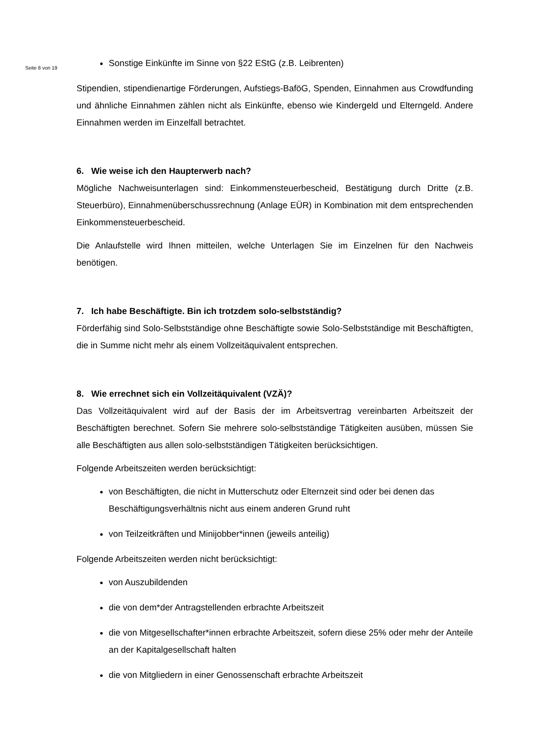Seite 8 von 19
Sonstige Einkünfte im Sinne von §22 EStG (z.B. Leibrenten)
Stipendien, stipendienartige Förderungen, Aufstiegs-BaföG, Spenden, Einnahmen aus Crowdfunding und ähnliche Einnahmen zählen nicht als Einkünfte, ebenso wie Kindergeld und Elterngeld. Andere Einnahmen werden im Einzelfall betrachtet.
6. Wie weise ich den Haupterwerb nach?
Mögliche Nachweisunterlagen sind: Einkommensteuerbescheid, Bestätigung durch Dritte (z.B. Steuerbüro), Einnahmenüberschussrechnung (Anlage EÜR) in Kombination mit dem entsprechenden Einkommensteuerbescheid.
Die Anlaufstelle wird Ihnen mitteilen, welche Unterlagen Sie im Einzelnen für den Nachweis benötigen.
7. Ich habe Beschäftigte. Bin ich trotzdem solo-selbstständig?
Förderfähig sind Solo-Selbstständige ohne Beschäftigte sowie Solo-Selbstständige mit Beschäftigten, die in Summe nicht mehr als einem Vollzeitäquivalent entsprechen.
8. Wie errechnet sich ein Vollzeitäquivalent (VZÄ)?
Das Vollzeitäquivalent wird auf der Basis der im Arbeitsvertrag vereinbarten Arbeitszeit der Beschäftigten berechnet. Sofern Sie mehrere solo-selbstständige Tätigkeiten ausüben, müssen Sie alle Beschäftigten aus allen solo-selbstständigen Tätigkeiten berücksichtigen.
Folgende Arbeitszeiten werden berücksichtigt:
von Beschäftigten, die nicht in Mutterschutz oder Elternzeit sind oder bei denen das Beschäftigungsverhältnis nicht aus einem anderen Grund ruht
von Teilzeitkräften und Minijobber*innen (jeweils anteilig)
Folgende Arbeitszeiten werden nicht berücksichtigt:
von Auszubildenden
die von dem*der Antragstellenden erbrachte Arbeitszeit
die von Mitgesellschafter*innen erbrachte Arbeitszeit, sofern diese 25% oder mehr der Anteile an der Kapitalgesellschaft halten
die von Mitgliedern in einer Genossenschaft erbrachte Arbeitszeit